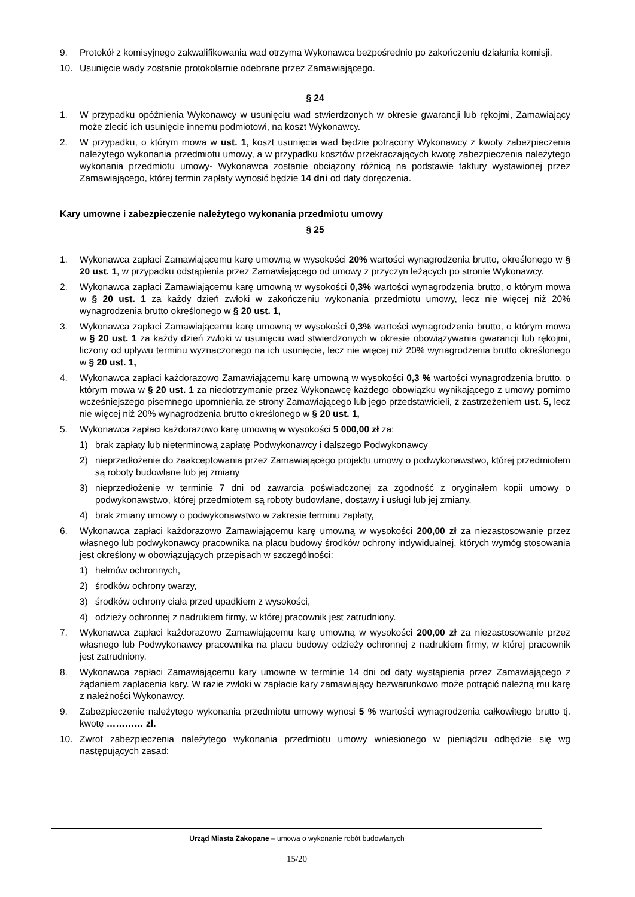9. Protokół z komisyjnego zakwalifikowania wad otrzyma Wykonawca bezpośrednio po zakończeniu działania komisji.
10. Usunięcie wady zostanie protokolarnie odebrane przez Zamawiającego.
§ 24
1. W przypadku opóźnienia Wykonawcy w usunięciu wad stwierdzonych w okresie gwarancji lub rękojmi, Zamawiający może zlecić ich usunięcie innemu podmiotowi, na koszt Wykonawcy.
2. W przypadku, o którym mowa w ust. 1, koszt usunięcia wad będzie potrącony Wykonawcy z kwoty zabezpieczenia należytego wykonania przedmiotu umowy, a w przypadku kosztów przekraczających kwotę zabezpieczenia należytego wykonania przedmiotu umowy- Wykonawca zostanie obciążony różnicą na podstawie faktury wystawionej przez Zamawiającego, której termin zapłaty wynosić będzie 14 dni od daty doręczenia.
Kary umowne i zabezpieczenie należytego wykonania przedmiotu umowy
§ 25
1. Wykonawca zapłaci Zamawiającemu karę umowną w wysokości 20% wartości wynagrodzenia brutto, określonego w § 20 ust. 1, w przypadku odstąpienia przez Zamawiającego od umowy z przyczyn leżących po stronie Wykonawcy.
2. Wykonawca zapłaci Zamawiającemu karę umowną w wysokości 0,3% wartości wynagrodzenia brutto, o którym mowa w § 20 ust. 1 za każdy dzień zwłoki w zakończeniu wykonania przedmiotu umowy, lecz nie więcej niż 20% wynagrodzenia brutto określonego w § 20 ust. 1,
3. Wykonawca zapłaci Zamawiającemu karę umowną w wysokości 0,3% wartości wynagrodzenia brutto, o którym mowa w § 20 ust. 1 za każdy dzień zwłoki w usunięciu wad stwierdzonych w okresie obowiązywania gwarancji lub rękojmi, liczony od upływu terminu wyznaczonego na ich usunięcie, lecz nie więcej niż 20% wynagrodzenia brutto określonego w § 20 ust. 1,
4. Wykonawca zapłaci każdorazowo Zamawiającemu karę umowną w wysokości 0,3 % wartości wynagrodzenia brutto, o którym mowa w § 20 ust. 1 za niedotrzymanie przez Wykonawcę każdego obowiązku wynikającego z umowy pomimo wcześniejszego pisemnego upomnienia ze strony Zamawiającego lub jego przedstawicieli, z zastrzeżeniem ust. 5, lecz nie więcej niż 20% wynagrodzenia brutto określonego w § 20 ust. 1,
5. Wykonawca zapłaci każdorazowo karę umowną w wysokości 5 000,00 zł za:
1) brak zapłaty lub nieterminową zapłatę Podwykonawcy i dalszego Podwykonawcy
2) nieprzedłożenie do zaakceptowania przez Zamawiającego projektu umowy o podwykonawstwo, której przedmiotem są roboty budowlane lub jej zmiany
3) nieprzedłożenie w terminie 7 dni od zawarcia poświadczonej za zgodność z oryginałem kopii umowy o podwykonawstwo, której przedmiotem są roboty budowlane, dostawy i usługi lub jej zmiany,
4) brak zmiany umowy o podwykonawstwo w zakresie terminu zapłaty,
6. Wykonawca zapłaci każdorazowo Zamawiającemu karę umowną w wysokości 200,00 zł za niezastosowanie przez własnego lub podwykonawcy pracownika na placu budowy środków ochrony indywidualnej, których wymóg stosowania jest określony w obowiązujących przepisach w szczególności:
1) hełmów ochronnych,
2) środków ochrony twarzy,
3) środków ochrony ciała przed upadkiem z wysokości,
4) odzieży ochronnej z nadrukiem firmy, w której pracownik jest zatrudniony.
7. Wykonawca zapłaci każdorazowo Zamawiającemu karę umowną w wysokości 200,00 zł za niezastosowanie przez własnego lub Podwykonawcy pracownika na placu budowy odzieży ochronnej z nadrukiem firmy, w której pracownik jest zatrudniony.
8. Wykonawca zapłaci Zamawiającemu kary umowne w terminie 14 dni od daty wystąpienia przez Zamawiającego z żądaniem zapłacenia kary. W razie zwłoki w zapłacie kary zamawiający bezwarunkowo może potrącić należną mu karę z należności Wykonawcy.
9. Zabezpieczenie należytego wykonania przedmiotu umowy wynosi 5 % wartości wynagrodzenia całkowitego brutto tj. kwotę ………… zł.
10. Zwrot zabezpieczenia należytego wykonania przedmiotu umowy wniesionego w pieniądzu odbędzie się wg następujących zasad:
Urząd Miasta Zakopane – umowa o wykonanie robót budowlanych
15/20